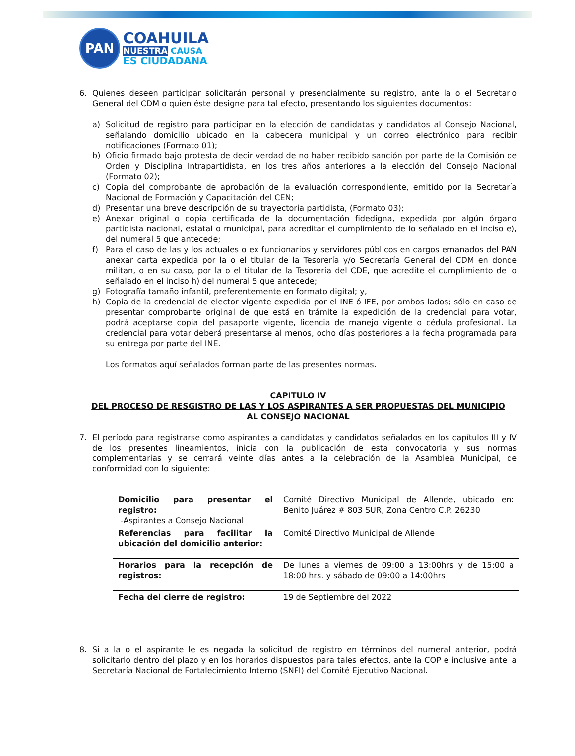PAN
COAHUILA
NUESTRA CAUSA
ES CIUDADANA
6. Quienes deseen participar solicitarán personal y presencialmente su registro, ante la o el Secretario General del CDM o quien éste designe para tal efecto, presentando los siguientes documentos:
a) Solicitud de registro para participar en la elección de candidatas y candidatos al Consejo Nacional, señalando domicilio ubicado en la cabecera municipal y un correo electrónico para recibir notificaciones (Formato 01);
b) Oficio firmado bajo protesta de decir verdad de no haber recibido sanción por parte de la Comisión de Orden y Disciplina Intrapartidista, en los tres años anteriores a la elección del Consejo Nacional (Formato 02);
c) Copia del comprobante de aprobación de la evaluación correspondiente, emitido por la Secretaría Nacional de Formación y Capacitación del CEN;
d) Presentar una breve descripción de su trayectoria partidista, (Formato 03);
e) Anexar original o copia certificada de la documentación fidedigna, expedida por algún órgano partidista nacional, estatal o municipal, para acreditar el cumplimiento de lo señalado en el inciso e), del numeral 5 que antecede;
f) Para el caso de las y los actuales o ex funcionarios y servidores públicos en cargos emanados del PAN anexar carta expedida por la o el titular de la Tesorería y/o Secretaría General del CDM en donde militan, o en su caso, por la o el titular de la Tesorería del CDE, que acredite el cumplimiento de lo señalado en el inciso h) del numeral 5 que antecede;
g) Fotografía tamaño infantil, preferentemente en formato digital; y,
h) Copia de la credencial de elector vigente expedida por el INE ó IFE, por ambos lados; sólo en caso de presentar comprobante original de que está en trámite la expedición de la credencial para votar, podrá aceptarse copia del pasaporte vigente, licencia de manejo vigente o cédula profesional. La credencial para votar deberá presentarse al menos, ocho días posteriores a la fecha programada para su entrega por parte del INE.
Los formatos aquí señalados forman parte de las presentes normas.
CAPITULO IV
DEL PROCESO DE RESGISTRO DE LAS Y LOS ASPIRANTES A SER PROPUESTAS DEL MUNICIPIO
AL CONSEJO NACIONAL
7. El período para registrarse como aspirantes a candidatas y candidatos señalados en los capítulos III y IV de los presentes lineamientos, inicia con la publicación de esta convocatoria y sus normas complementarias y se cerrará veinte días antes a la celebración de la Asamblea Municipal, de conformidad con lo siguiente:
| Domicilio para presentar el registro: -Aspirantes a Consejo Nacional | Comité Directivo Municipal de Allende, ubicado en: Benito Juárez # 803 SUR, Zona Centro C.P. 26230 |
| Referencias para facilitar la ubicación del domicilio anterior: | Comité Directivo Municipal de Allende |
| Horarios para la recepción de registros: | De lunes a viernes de 09:00 a 13:00hrs y de 15:00 a 18:00 hrs. y sábado de 09:00 a 14:00hrs |
| Fecha del cierre de registro: | 19 de Septiembre del 2022 |
8. Si a la o el aspirante le es negada la solicitud de registro en términos del numeral anterior, podrá solicitarlo dentro del plazo y en los horarios dispuestos para tales efectos, ante la COP e inclusive ante la Secretaría Nacional de Fortalecimiento Interno (SNFI) del Comité Ejecutivo Nacional.